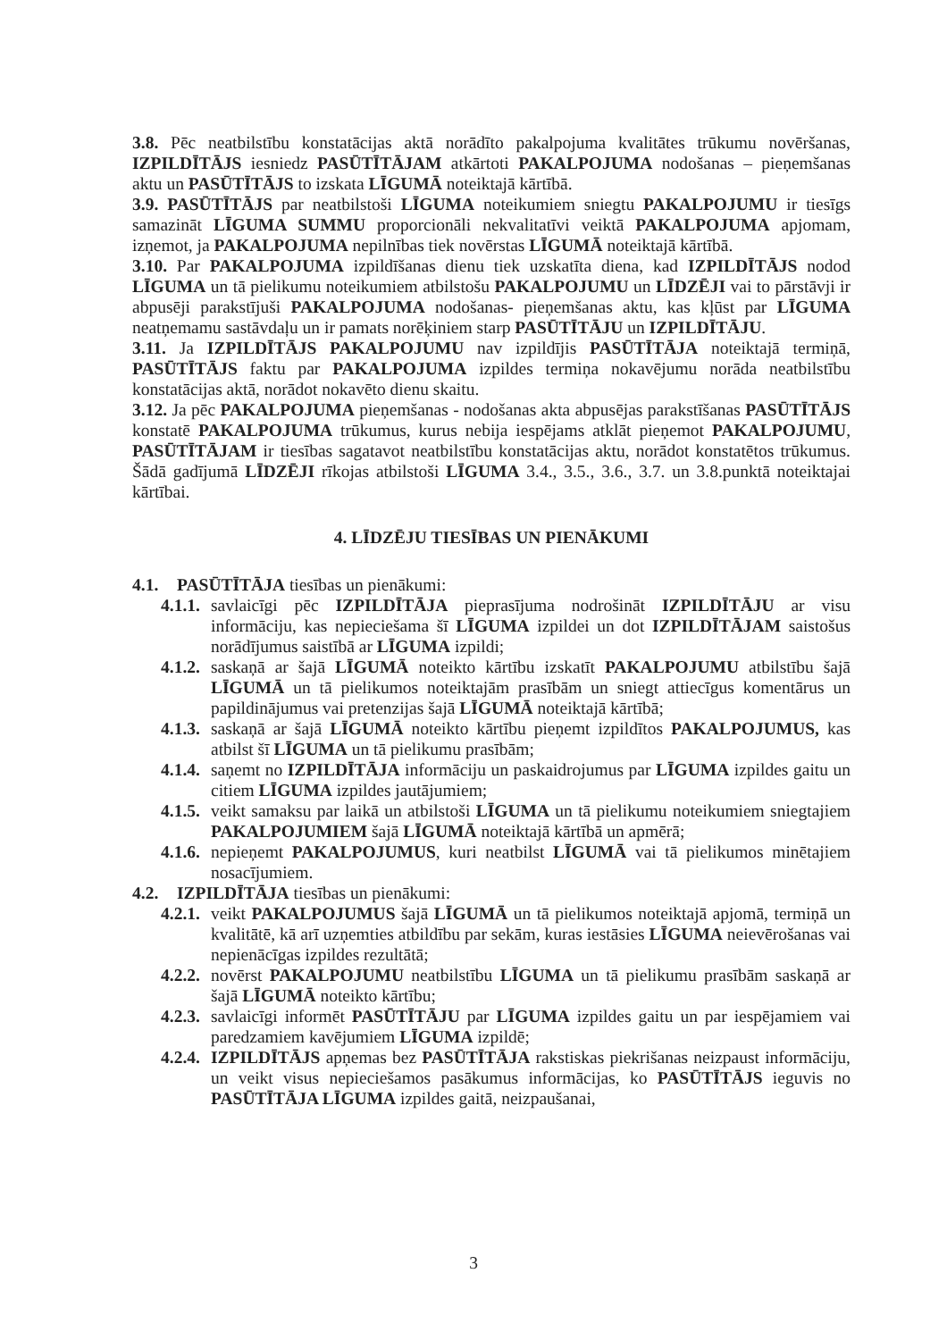3.8. Pēc neatbilstību konstatācijas aktā norādīto pakalpojuma kvalitātes trūkumu novēršanas, IZPILDĪTĀJS iesniedz PASŪTĪTĀJAM atkārtoti PAKALPOJUMA nodošanas – pieņemšanas aktu un PASŪTĪTĀJS to izskata LĪGUMĀ noteiktajā kārtībā.
3.9. PASŪTĪTĀJS par neatbilstoši LĪGUMA noteikumiem sniegtu PAKALPOJUMU ir tiesīgs samazināt LĪGUMA SUMMU proporcionāli nekvalitatīvi veiktā PAKALPOJUMA apjomam, izņemot, ja PAKALPOJUMA nepilnības tiek novērstas LĪGUMĀ noteiktajā kārtībā.
3.10. Par PAKALPOJUMA izpildīšanas dienu tiek uzskatīta diena, kad IZPILDĪTĀJS nodod LĪGUMA un tā pielikumu noteikumiem atbilstošu PAKALPOJUMU un LĪDZĒJI vai to pārstāvji ir abpusēji parakstījuši PAKALPOJUMA nodošanas- pieņemšanas aktu, kas kļūst par LĪGUMA neatņemamu sastāvdaļu un ir pamats norēķiniem starp PASŪTĪTĀJU un IZPILDĪTĀJU.
3.11. Ja IZPILDĪTĀJS PAKALPOJUMU nav izpildījis PASŪTĪTĀJA noteiktajā termiņā, PASŪTĪTĀJS faktu par PAKALPOJUMA izpildes termiņa nokavējumu norāda neatbilstību konstatācijas aktā, norādot nokavēto dienu skaitu.
3.12. Ja pēc PAKALPOJUMA pieņemšanas - nodošanas akta abpusējas parakstīšanas PASŪTĪTĀJS konstatē PAKALPOJUMA trūkumus, kurus nebija iespējams atklāt pieņemot PAKALPOJUMU, PASŪTĪTĀJAM ir tiesības sagatavot neatbilstību konstatācijas aktu, norādot konstatētos trūkumus. Šādā gadījumā LĪDZĒJI rīkojas atbilstoši LĪGUMA 3.4., 3.5., 3.6., 3.7. un 3.8.punktā noteiktajai kārtībai.
4. LĪDZĒJU TIESĪBAS UN PIENĀKUMI
4.1. PASŪTĪTĀJA tiesības un pienākumi:
4.1.1. savlaicīgi pēc IZPILDĪTĀJA pieprasījuma nodrošināt IZPILDĪTĀJU ar visu informāciju, kas nepieciešama šī LĪGUMA izpildei un dot IZPILDĪTĀJAM saistošus norādījumus saistībā ar LĪGUMA izpildi;
4.1.2. saskaņā ar šajā LĪGUMĀ noteikto kārtību izskatīt PAKALPOJUMU atbilstību šajā LĪGUMĀ un tā pielikumos noteiktajām prasībām un sniegt attiecīgus komentārus un papildinājumus vai pretenzijas šajā LĪGUMĀ noteiktajā kārtībā;
4.1.3. saskaņā ar šajā LĪGUMĀ noteikto kārtību pieņemt izpildītos PAKALPOJUMUS, kas atbilst šī LĪGUMA un tā pielikumu prasībām;
4.1.4. saņemt no IZPILDĪTĀJA informāciju un paskaidrojumus par LĪGUMA izpildes gaitu un citiem LĪGUMA izpildes jautājumiem;
4.1.5. veikt samaksu par laikā un atbilstoši LĪGUMA un tā pielikumu noteikumiem sniegtajiem PAKALPOJUMIEM šajā LĪGUMĀ noteiktajā kārtībā un apmērā;
4.1.6. nepieņemt PAKALPOJUMUS, kuri neatbilst LĪGUMĀ vai tā pielikumos minētajiem nosacījumiem.
4.2. IZPILDĪTĀJA tiesības un pienākumi:
4.2.1. veikt PAKALPOJUMUS šajā LĪGUMĀ un tā pielikumos noteiktajā apjomā, termiņā un kvalitātē, kā arī uzņemties atbildību par sekām, kuras iestāsies LĪGUMA neievērošanas vai nepienācīgas izpildes rezultātā;
4.2.2. novērst PAKALPOJUMU neatbilstību LĪGUMA un tā pielikumu prasībām saskaņā ar šajā LĪGUMĀ noteikto kārtību;
4.2.3. savlaicīgi informēt PASŪTĪTĀJU par LĪGUMA izpildes gaitu un par iespējamiem vai paredzamiem kavējumiem LĪGUMA izpildē;
4.2.4. IZPILDĪTĀJS apņemas bez PASŪTĪTĀJA rakstiskas piekrišanas neizpaust informāciju, un veikt visus nepieciešamos pasākumus informācijas, ko PASŪTĪTĀJS ieguvis no PASŪTĪTĀJA LĪGUMA izpildes gaitā, neizpaušanai,
3